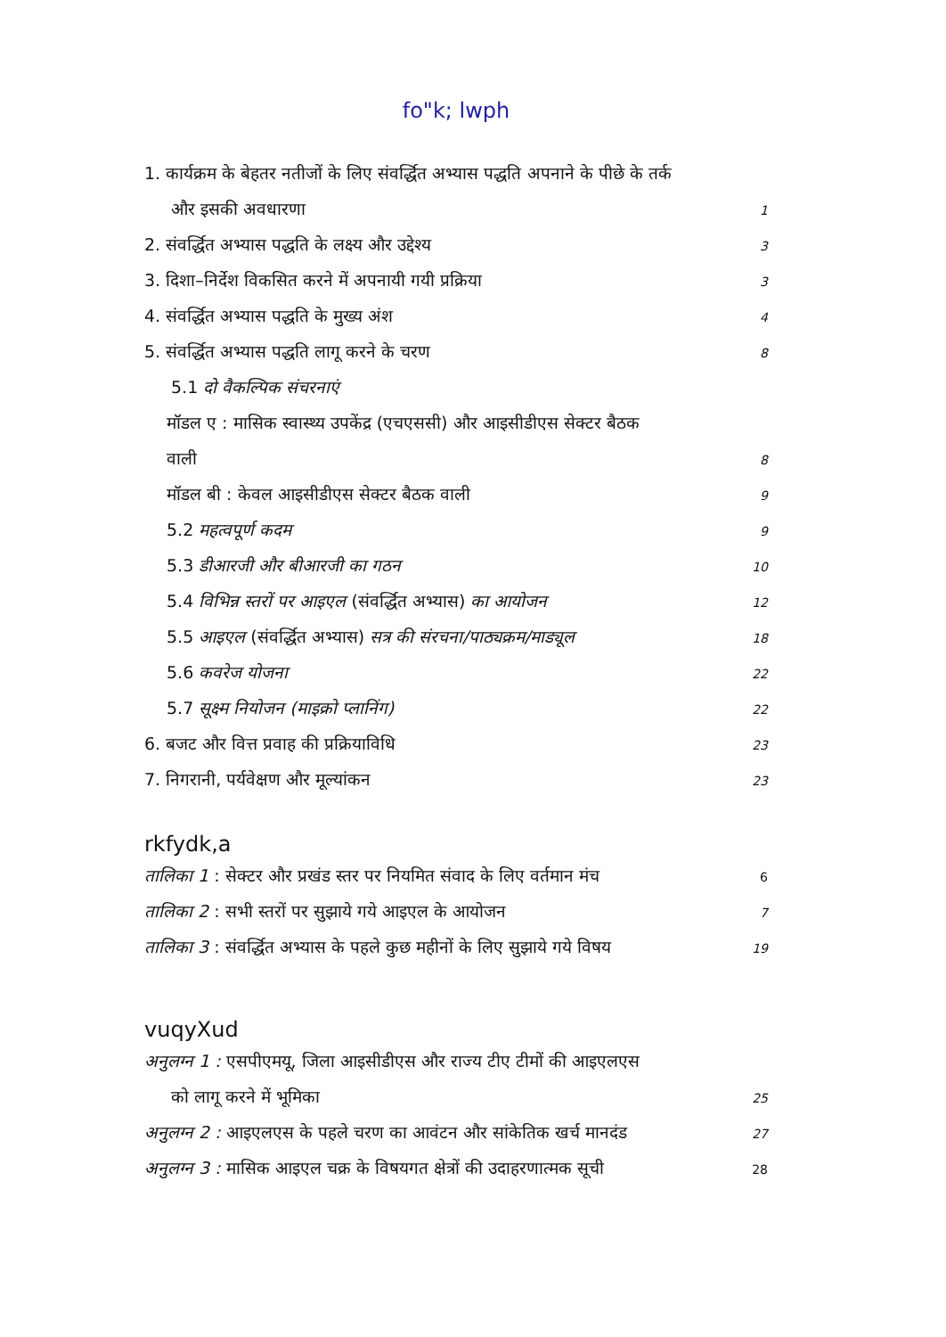fo"k; lwph
1. कार्यक्रम के बेहतर नतीजों के लिए संवर्द्धित अभ्यास पद्धति अपनाने के पीछे के तर्क
और इसकी अवधारणा 1
2. संवर्द्धित अभ्यास पद्धति के लक्ष्य और उद्देश्य 3
3. दिशा–निर्देश विकसित करने में अपनायी गयी प्रक्रिया 3
4. संवर्द्धित अभ्यास पद्धति के मुख्य अंश 4
5. संवर्द्धित अभ्यास पद्धति लागू करने के चरण 8
5.1 दो वैकल्पिक संचरनाएं
मॉडल ए : मासिक स्वास्थ्य उपकेंद्र (एचएससी) और आइसीडीएस सेक्टर बैठक
वाली 8
मॉडल बी : केवल आइसीडीएस सेक्टर बैठक वाली 9
5.2 महत्वपूर्ण कदम 9
5.3 डीआरजी और बीआरजी का गठन 10
5.4 विभिन्न स्तरों पर आइएल (संवर्द्धित अभ्यास) का आयोजन 12
5.5 आइएल (संवर्द्धित अभ्यास) सत्र की संरचना/पाठ्यक्रम/माड्यूल 18
5.6 कवरेज योजना 22
5.7 सूक्ष्म नियोजन (माइक्रो प्लानिंग) 22
6. बजट और वित्त प्रवाह की प्रक्रियाविधि 23
7. निगरानी, पर्यवेक्षण और मूल्यांकन 23
rkfydk,a
तालिका 1 : सेक्टर और प्रखंड स्तर पर नियमित संवाद के लिए वर्तमान मंच 6
तालिका 2 : सभी स्तरों पर सुझाये गये आइएल के आयोजन 7
तालिका 3 : संवर्द्धित अभ्यास के पहले कुछ महीनों के लिए सुझाये गये विषय 19
vuqyXud
अनुलग्न 1 : एसपीएमयू, जिला आइसीडीएस और राज्य टीए टीमों की आइएलएस
को लागू करने में भूमिका 25
अनुलग्न 2 : आइएलएस के पहले चरण का आवंटन और सांकेतिक खर्च मानदंड 27
अनुलग्न 3 : मासिक आइएल चक्र के विषयगत क्षेत्रों की उदाहरणात्मक सूची 28